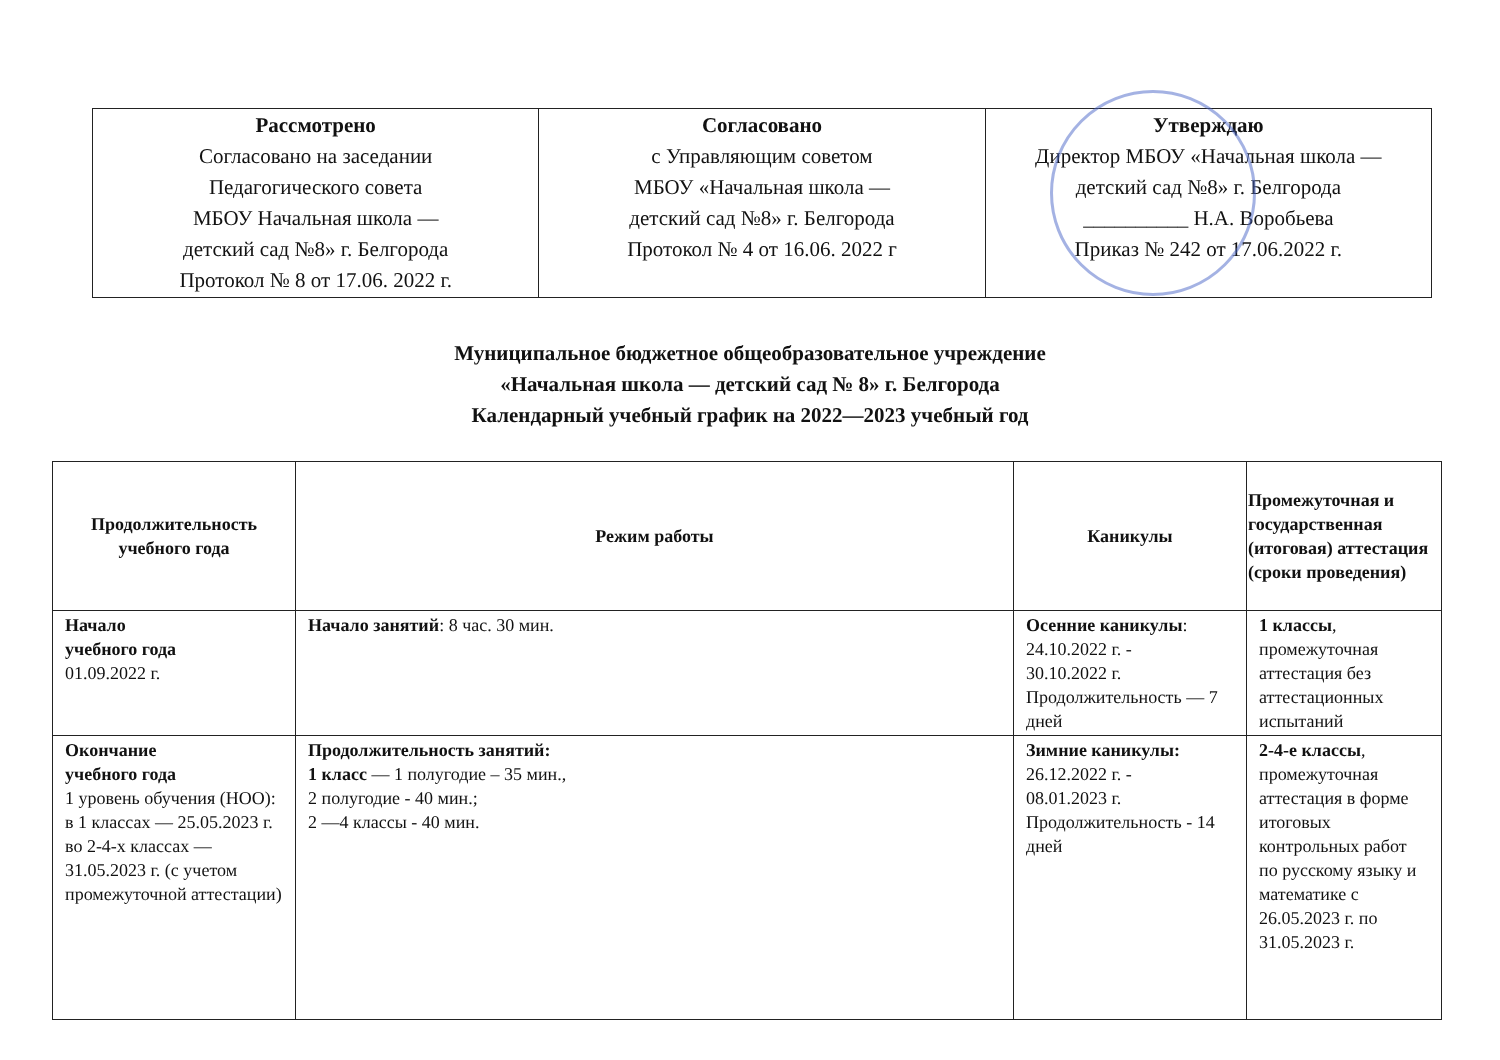| Рассмотрено Согласовано на заседании Педагогического совета МБОУ Начальная школа — детский сад №8» г. Белгорода Протокол № 8 от 17.06. 2022 г. | Согласовано с Управляющим советом МБОУ «Начальная школа — детский сад №8» г. Белгорода Протокол № 4 от 16.06. 2022 г | Утверждаю Директор МБОУ «Начальная школа — детский сад №8» г. Белгорода __________ Н.А. Воробьева Приказ № 242 от 17.06.2022 г. |
Муниципальное бюджетное общеобразовательное учреждение
«Начальная школа — детский сад № 8» г. Белгорода
Календарный учебный график на 2022—2023 учебный год
| Продолжительность учебного года | Режим работы | Каникулы | Промежуточная и государственная (итоговая) аттестация (сроки проведения) |
| --- | --- | --- | --- |
| Начало учебного года 01.09.2022 г. | Начало занятий : 8 час. 30 мин. | Осенние каникулы : 24.10.2022 г. - 30.10.2022 г. Продолжительность — 7 дней | 1 классы , промежуточная аттестация без аттестационных испытаний |
| Окончание учебного года 1 уровень обучения (НОО): в 1 классах — 25.05.2023 г. во 2-4-х классах — 31.05.2023 г. (с учетом промежуточной аттестации) | Продолжительность занятий: 1 класс — 1 полугодие – 35 мин., 2 полугодие - 40 мин.; 2 —4 классы - 40 мин. | Зимние каникулы: 26.12.2022 г. - 08.01.2023 г. Продолжительность - 14 дней | 2-4-е классы , промежуточная аттестация в форме итоговых контрольных работ по русскому языку и математике с 26.05.2023 г. по 31.05.2023 г. |